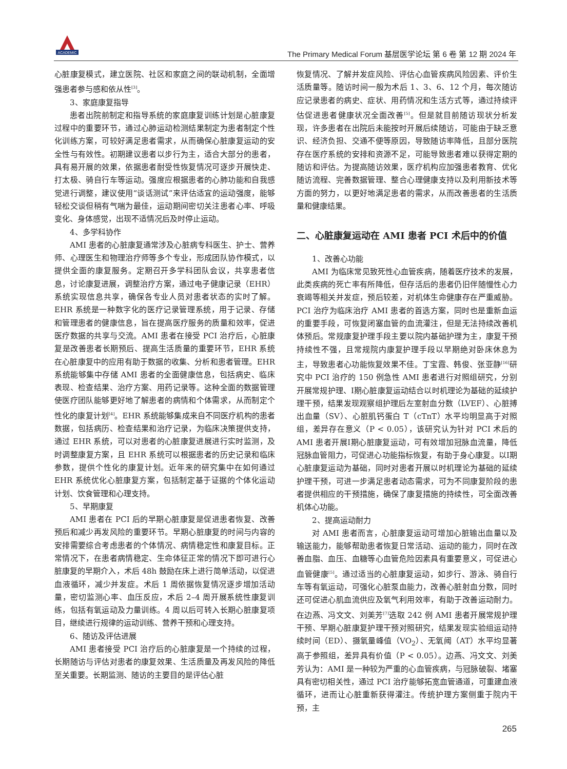ACADEMIC
The Primary Medical Forum 基层医学论坛 第 6 卷 第 12 期 2024 年
心脏康复模式，建立医院、社区和家庭之间的联动机制，全面增强患者参与感和依从性<sup>[3]</sup>。
3、家庭康复指导
患者出院前制定和指导系统的家庭康复训练计划是心脏康复过程中的重要环节，通过心肺运动检测结果制定为患者制定个性化训练方案，可较好满足患者需求，从而确保心脏康复运动的安全性与有效性。初期建议患者以步行为主，适合大部分的患者，具有易开展的效果，依据患者耐受性恢复情况可逐步开展快走、打太极、骑自行车等运动。强度应根据患者的心肺功能和自我感觉进行调整，建议使用“谈话测试”来评估适宜的运动强度，能够轻松交谈但稍有气喘为最佳，运动期间密切关注患者心率、呼吸变化、身体感觉，出现不适情况后及时停止运动。
4、多学科协作
AMI 患者的心脏康复通常涉及心脏病专科医生、护士、营养师、心理医生和物理治疗师等多个专业，形成团队协作模式，以提供全面的康复服务。定期召开多学科团队会议，共享患者信息，讨论康复进展，调整治疗方案，通过电子健康记录（EHR）系统实现信息共享，确保各专业人员对患者状态的实时了解。EHR 系统是一种数字化的医疗记录管理系统，用于记录、存储和管理患者的健康信息，旨在提高医疗服务的质量和效率，促进医疗数据的共享与交流。AMI 患者在接受 PCI 治疗后，心脏康复是改善患者长期预后、提高生活质量的重要环节，EHR 系统在心脏康复中的应用有助于数据的收集、分析和患者管理。EHR 系统能够集中存储 AMI 患者的全面健康信息，包括病史、临床表现、检查结果、治疗方案、用药记录等。这种全面的数据管理使医疗团队能够更好地了解患者的病情和个体需求，从而制定个性化的康复计划<sup>[4]</sup>。EHR 系统能够集成来自不同医疗机构的患者数据，包括病历、检查结果和治疗记录，为临床决策提供支持，通过 EHR 系统，可以对患者的心脏康复进展进行实时监测，及时调整康复方案，且 EHR 系统可以根据患者的历史记录和临床参数，提供个性化的康复计划。近年来的研究集中在如何通过 EHR 系统优化心脏康复方案，包括制定基于证据的个体化运动计划、饮食管理和心理支持。
5、早期康复
AMI 患者在 PCI 后的早期心脏康复是促进患者恢复、改善预后和减少再发风险的重要环节。早期心脏康复的时间与内容的安排需要综合考虑患者的个体情况、病情稳定性和康复目标。正常情况下，在患者病情稳定、生命体征正常的情况下即可进行心脏康复的早期介入，术后 48h 鼓励在床上进行简单活动，以促进血液循环，减少并发症。术后 1 周依据恢复情况逐步增加活动量，密切监测心率、血压反应，术后 2–4 周开展系统性康复训练，包括有氧运动及力量训练。4 周以后可转入长期心脏康复项目，继续进行规律的运动训练、营养干预和心理支持。
6、随访及评估进展
AMI 患者接受 PCI 治疗后的心脏康复是一个持续的过程，长期随访与评估对患者的康复效果、生活质量及再发风险的降低至关重要。长期监测、随访的主要目的是评估心脏
恢复情况、了解并发症风险、评估心血管疾病风险因素、评价生活质量等。随访时间一般为术后 1、3、6、12 个月，每次随访应记录患者的病史、症状、用药情况和生活方式等，通过持续评估促进患者健康状况全面改善<sup>[5]</sup>。但是就目前随访现状分析发现，许多患者在出院后未能按时开展后续随访，可能由于缺乏意识、经济负担、交通不便等原因，导致随访率降低，且部分医院存在医疗系统的安排和资源不足，可能导致患者难以获得定期的随访和评估。为提高随访效果，医疗机构应加强患者教育、优化随访流程、完善数据管理、整合心理健康支持以及利用新技术等方面的努力，以更好地满足患者的需求，从而改善患者的生活质量和健康结果。
二、心脏康复运动在 AMI 患者 PCI 术后中的价值
1、改善心功能
AMI 为临床常见致死性心血管疾病，随着医疗技术的发展，此类疾病的死亡率有所降低，但存活后的患者仍旧伴随慢性心力衰竭等相关并发症，预后较差，对机体生命健康存在严重威胁。PCI 治疗为临床治疗 AMI 患者的首选方案，同时也是重新血运的重要手段，可恢复闭塞血管的血流灌注，但是无法持续改善机体预后。常规康复护理手段主要以院内基础护理为主，康复干预持续性不强，且常规院内康复护理手段以早期绝对卧床休息为主，导致患者心功能恢复效果不佳。丁宝霞、韩俊、张亚静<sup>[16]</sup>研究中 PCI 治疗的 150 例急性 AMI 患者进行对照组研究，分别开展常规护理、Ⅰ期心脏康复运动结合以时机理论为基础的延续护理干预，结果发现观察组护理后左室射血分数（LVEF）、心脏搏出血量（SV）、心脏肌钙蛋白 T（cTnT）水平均明显高于对照组，差异存在意义（P < 0.05），该研究认为针对 PCI 术后的 AMI 患者开展Ⅰ期心脏康复运动，可有效增加冠脉血流量，降低冠脉血管阻力，可促进心功能指标恢复，有助于身心康复。以Ⅰ期心脏康复运动为基础，同时对患者开展以时机理论为基础的延续护理干预，可进一步满足患者动态需求，可为不同康复阶段的患者提供相应的干预措施，确保了康复措施的持续性，可全面改善机体心功能。
2、提高运动耐力
对 AMI 患者而言，心脏康复运动可增加心脏输出血量以及输送能力，能够帮助患者恢复日常活动、运动的能力，同时在改善血脂、血压、血糖等心血管危险因素具有重要意义，可促进心血管健康<sup>[5]</sup>。通过适当的心脏康复运动，如步行、游泳、骑自行车等有氧运动，可强化心脏泵血能力，改善心脏射血分数，同时还可促进心肌血流供应及氧气利用效率，有助于改善运动耐力。在边燕、冯文文、刘美芳<sup>[7]</sup>选取 242 例 AMI 患者开展常规护理干预、早期心脏康复护理干预对照研究，结果发现实验组运动持续时间（ED）、摄氧量峰值（VO<sub>2</sub>）、无氧阈（AT）水平均显著高于参照组，差异具有价值（P < 0.05）。边燕、冯文文、刘美芳认为：AMI 是一种较为严重的心血管疾病，与冠脉破裂、堵塞具有密切相关性，通过 PCI 治疗能够拓宽血管通道，可重建血液循环，进而让心脏重新获得灌注。传统护理方案侧重于院内干预，主
265